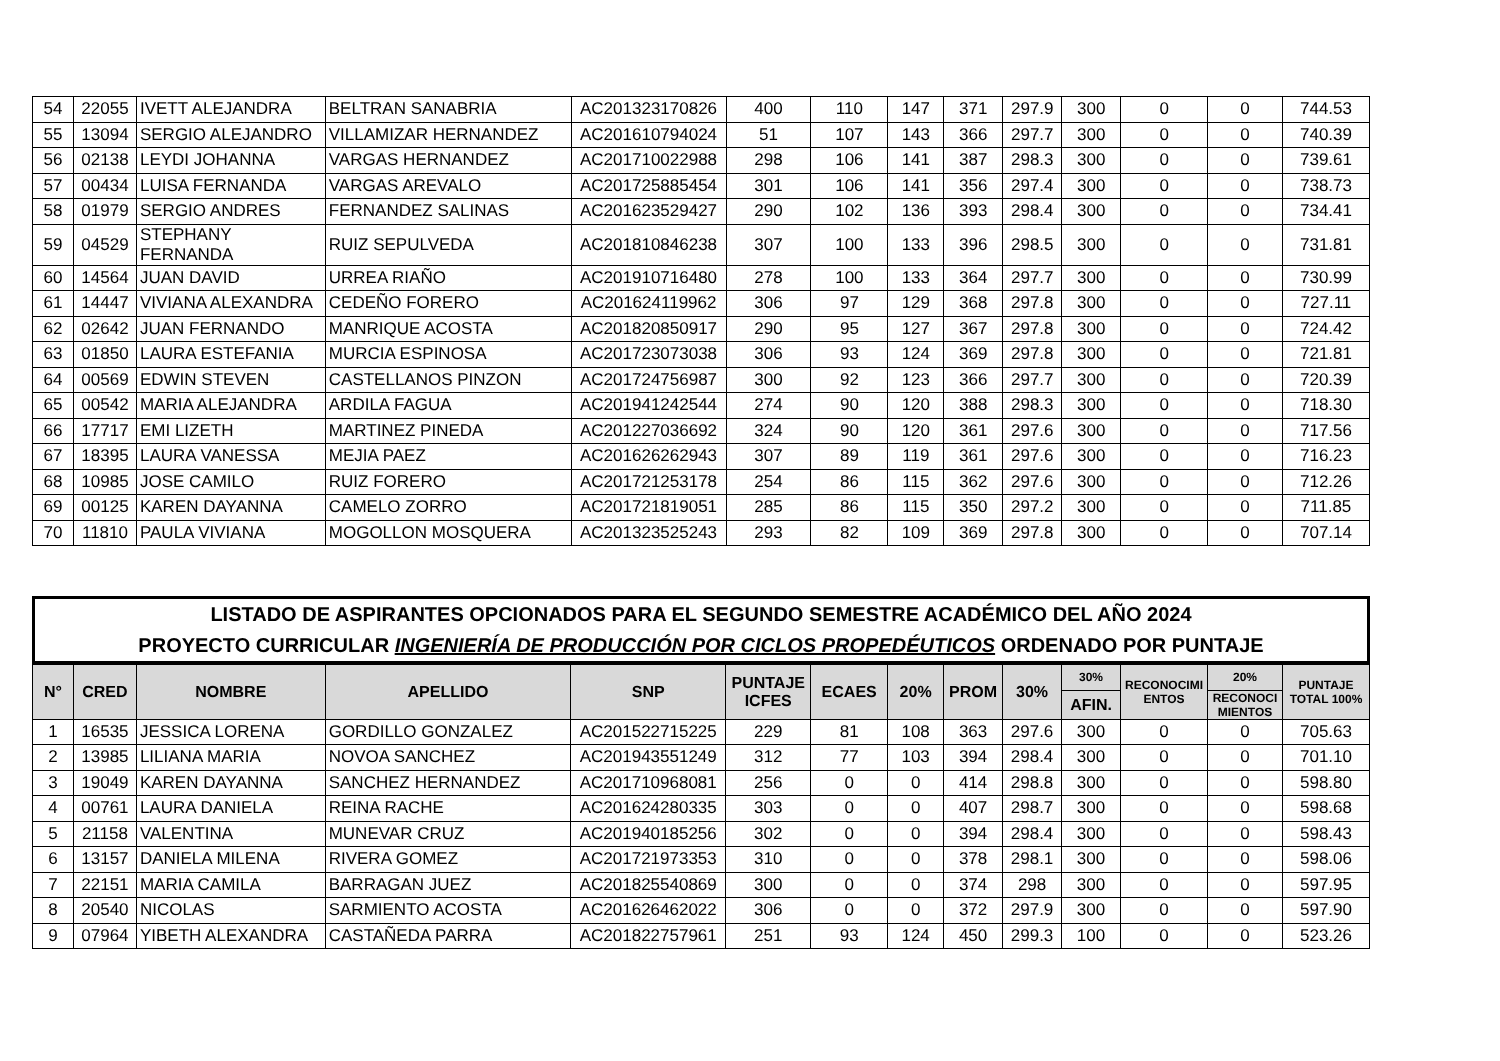| 54 | 22055 | IVETT ALEJANDRA | BELTRAN SANABRIA | AC201323170826 | 400 | 110 | 147 | 371 | 297.9 | 300 | 0 | 0 | 744.53 |
| 55 | 13094 | SERGIO ALEJANDRO | VILLAMIZAR HERNANDEZ | AC201610794024 | 51 | 107 | 143 | 366 | 297.7 | 300 | 0 | 0 | 740.39 |
| 56 | 02138 | LEYDI JOHANNA | VARGAS HERNANDEZ | AC201710022988 | 298 | 106 | 141 | 387 | 298.3 | 300 | 0 | 0 | 739.61 |
| 57 | 00434 | LUISA FERNANDA | VARGAS AREVALO | AC201725885454 | 301 | 106 | 141 | 356 | 297.4 | 300 | 0 | 0 | 738.73 |
| 58 | 01979 | SERGIO ANDRES | FERNANDEZ SALINAS | AC201623529427 | 290 | 102 | 136 | 393 | 298.4 | 300 | 0 | 0 | 734.41 |
| 59 | 04529 | STEPHANY FERNANDA | RUIZ SEPULVEDA | AC201810846238 | 307 | 100 | 133 | 396 | 298.5 | 300 | 0 | 0 | 731.81 |
| 60 | 14564 | JUAN DAVID | URREA RIAÑO | AC201910716480 | 278 | 100 | 133 | 364 | 297.7 | 300 | 0 | 0 | 730.99 |
| 61 | 14447 | VIVIANA ALEXANDRA | CEDEÑO FORERO | AC201624119962 | 306 | 97 | 129 | 368 | 297.8 | 300 | 0 | 0 | 727.11 |
| 62 | 02642 | JUAN FERNANDO | MANRIQUE ACOSTA | AC201820850917 | 290 | 95 | 127 | 367 | 297.8 | 300 | 0 | 0 | 724.42 |
| 63 | 01850 | LAURA ESTEFANIA | MURCIA ESPINOSA | AC201723073038 | 306 | 93 | 124 | 369 | 297.8 | 300 | 0 | 0 | 721.81 |
| 64 | 00569 | EDWIN STEVEN | CASTELLANOS PINZON | AC201724756987 | 300 | 92 | 123 | 366 | 297.7 | 300 | 0 | 0 | 720.39 |
| 65 | 00542 | MARIA ALEJANDRA | ARDILA FAGUA | AC201941242544 | 274 | 90 | 120 | 388 | 298.3 | 300 | 0 | 0 | 718.30 |
| 66 | 17717 | EMI LIZETH | MARTINEZ PINEDA | AC201227036692 | 324 | 90 | 120 | 361 | 297.6 | 300 | 0 | 0 | 717.56 |
| 67 | 18395 | LAURA VANESSA | MEJIA PAEZ | AC201626262943 | 307 | 89 | 119 | 361 | 297.6 | 300 | 0 | 0 | 716.23 |
| 68 | 10985 | JOSE CAMILO | RUIZ FORERO | AC201721253178 | 254 | 86 | 115 | 362 | 297.6 | 300 | 0 | 0 | 712.26 |
| 69 | 00125 | KAREN DAYANNA | CAMELO ZORRO | AC201721819051 | 285 | 86 | 115 | 350 | 297.2 | 300 | 0 | 0 | 711.85 |
| 70 | 11810 | PAULA VIVIANA | MOGOLLON MOSQUERA | AC201323525243 | 293 | 82 | 109 | 369 | 297.8 | 300 | 0 | 0 | 707.14 |
LISTADO DE ASPIRANTES OPCIONADOS PARA EL SEGUNDO SEMESTRE ACADÉMICO DEL AÑO 2024
PROYECTO CURRICULAR INGENIERÍA DE PRODUCCIÓN POR CICLOS PROPEDÉUTICOS ORDENADO POR PUNTAJE
| N° | CRED | NOMBRE | APELLIDO | SNP | PUNTAJE ICFES | ECAES | 20% | PROM | 30% | 30% | RECONOCIMI ENTOS | 20% | PUNTAJE TOTAL 100% |
| --- | --- | --- | --- | --- | --- | --- | --- | --- | --- | --- | --- | --- | --- |
| | | | | | | | | | | AFIN. | | RECONOCI MIENTOS | |
| 1 | 16535 | JESSICA LORENA | GORDILLO GONZALEZ | AC201522715225 | 229 | 81 | 108 | 363 | 297.6 | 300 | 0 | 0 | 705.63 |
| 2 | 13985 | LILIANA MARIA | NOVOA SANCHEZ | AC201943551249 | 312 | 77 | 103 | 394 | 298.4 | 300 | 0 | 0 | 701.10 |
| 3 | 19049 | KAREN DAYANNA | SANCHEZ HERNANDEZ | AC201710968081 | 256 | 0 | 0 | 414 | 298.8 | 300 | 0 | 0 | 598.80 |
| 4 | 00761 | LAURA DANIELA | REINA RACHE | AC201624280335 | 303 | 0 | 0 | 407 | 298.7 | 300 | 0 | 0 | 598.68 |
| 5 | 21158 | VALENTINA | MUNEVAR CRUZ | AC201940185256 | 302 | 0 | 0 | 394 | 298.4 | 300 | 0 | 0 | 598.43 |
| 6 | 13157 | DANIELA MILENA | RIVERA GOMEZ | AC201721973353 | 310 | 0 | 0 | 378 | 298.1 | 300 | 0 | 0 | 598.06 |
| 7 | 22151 | MARIA CAMILA | BARRAGAN JUEZ | AC201825540869 | 300 | 0 | 0 | 374 | 298 | 300 | 0 | 0 | 597.95 |
| 8 | 20540 | NICOLAS | SARMIENTO ACOSTA | AC201626462022 | 306 | 0 | 0 | 372 | 297.9 | 300 | 0 | 0 | 597.90 |
| 9 | 07964 | YIBETH ALEXANDRA | CASTAÑEDA PARRA | AC201822757961 | 251 | 93 | 124 | 450 | 299.3 | 100 | 0 | 0 | 523.26 |